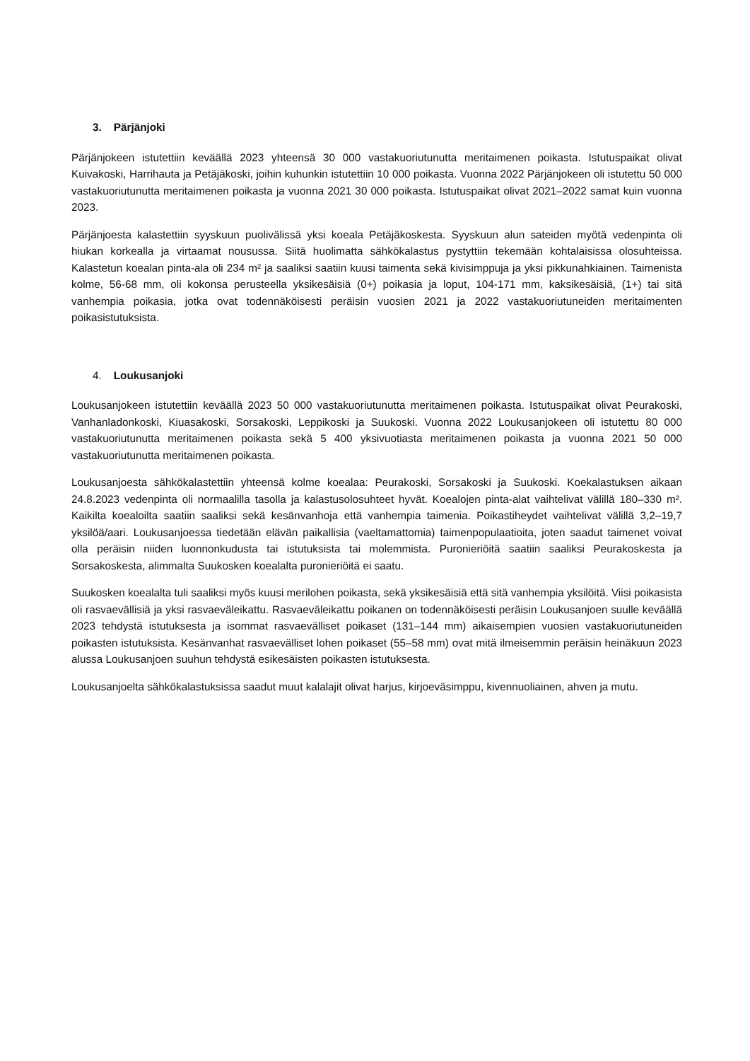3. Pärjänjoki
Pärjänjokeen istutettiin keväällä 2023 yhteensä 30 000 vastakuoriutunutta meritaimenen poikasta. Istutuspaikat olivat Kuivakoski, Harrihauta ja Petäjäkoski, joihin kuhunkin istutettiin 10 000 poikasta. Vuonna 2022 Pärjänjokeen oli istutettu 50 000 vastakuoriutunutta meritaimenen poikasta ja vuonna 2021 30 000 poikasta. Istutuspaikat olivat 2021–2022 samat kuin vuonna 2023.
Pärjänjoesta kalastettiin syyskuun puolivälissä yksi koeala Petäjäkoskesta. Syyskuun alun sateiden myötä vedenpinta oli hiukan korkealla ja virtaamat nousussa. Siitä huolimatta sähkökalastus pystyttiin tekemään kohtalaisissa olosuhteissa. Kalastetun koealan pinta-ala oli 234 m² ja saaliksi saatiin kuusi taimenta sekä kivisimppuja ja yksi pikkunahkiainen. Taimenista kolme, 56-68 mm, oli kokonsa perusteella yksikesäisiä (0+) poikasia ja loput, 104-171 mm, kaksikesäisiä, (1+) tai sitä vanhempia poikasia, jotka ovat todennäköisesti peräisin vuosien 2021 ja 2022 vastakuoriutuneiden meritaimenten poikasistutuksista.
4. Loukusanjoki
Loukusanjokeen istutettiin keväällä 2023 50 000 vastakuoriutunutta meritaimenen poikasta. Istutuspaikat olivat Peurakoski, Vanhanladonkoski, Kiuasakoski, Sorsakoski, Leppikoski ja Suukoski. Vuonna 2022 Loukusanjokeen oli istutettu 80 000 vastakuoriutunutta meritaimenen poikasta sekä 5 400 yksivuotiasta meritaimenen poikasta ja vuonna 2021 50 000 vastakuoriutunutta meritaimenen poikasta.
Loukusanjoesta sähkökalastettiin yhteensä kolme koealaa: Peurakoski, Sorsakoski ja Suukoski. Koekalastuksen aikaan 24.8.2023 vedenpinta oli normaalilla tasolla ja kalastusolosuhteet hyvät. Koealojen pinta-alat vaihtelivat välillä 180–330 m². Kaikilta koealoilta saatiin saaliksi sekä kesänvanhoja että vanhempia taimenia. Poikastiheydet vaihtelivat välillä 3,2–19,7 yksilöä/aari. Loukusanjoessa tiedetään elävän paikallisia (vaeltamattomia) taimenpopulaatioita, joten saadut taimenet voivat olla peräisin niiden luonnonkudusta tai istutuksista tai molemmista. Puronieriöitä saatiin saaliksi Peurakoskesta ja Sorsakoskesta, alimmalta Suukosken koealalta puronieriöitä ei saatu.
Suukosken koealalta tuli saaliksi myös kuusi merilohen poikasta, sekä yksikesäisiä että sitä vanhempia yksilöitä. Viisi poikasista oli rasvaevällisiä ja yksi rasvaeväleikattu. Rasvaeväleikattu poikanen on todennäköisesti peräisin Loukusanjoen suulle keväällä 2023 tehdystä istutuksesta ja isommat rasvaevälliset poikaset (131–144 mm) aikaisempien vuosien vastakuoriutuneiden poikasten istutuksista. Kesänvanhat rasvaevälliset lohen poikaset (55–58 mm) ovat mitä ilmeisemmin peräisin heinäkuun 2023 alussa Loukusanjoen suuhun tehdystä esikesäisten poikasten istutuksesta.
Loukusanjoelta sähkökalastuksissa saadut muut kalalajit olivat harjus, kirjoeväsimppu, kivennuoliainen, ahven ja mutu.